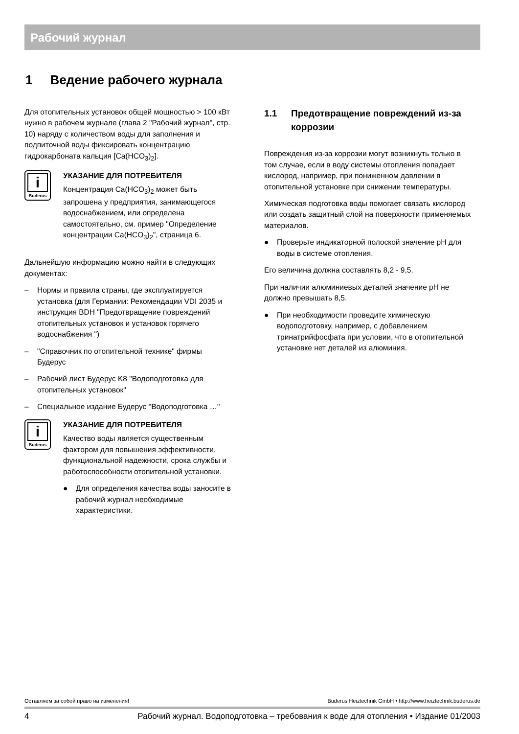Рабочий журнал
1 Ведение рабочего журнала
Для отопительных установок общей мощностью > 100 кВт нужно в рабочем журнале (глава 2 "Рабочий журнал", стр. 10) наряду с количеством воды для заполнения и подпиточной воды фиксировать концентрацию гидрокарбоната кальция [Ca(HCO<sub>3</sub>)<sub>2</sub>].
i
Buderus
УКАЗАНИЕ ДЛЯ ПОТРЕБИТЕЛЯ
Концентрация Ca(HCO<sub>3</sub>)<sub>2</sub> может быть запрошена у предприятия, занимающегося водоснабжением, или определена самостоятельно, см. пример "Определение концентрации Ca(HCO<sub>3</sub>)<sub>2</sub>", страница 6.
Дальнейшую информацию можно найти в следующих документах:
– Нормы и правила страны, где эксплуатируется установка (для Германии: Рекомендации VDI 2035 и инструкция BDH "Предотвращение повреждений отопительных установок и установок горячего водоснабжения ")
– "Справочник по отопительной технике" фирмы Будерус
– Рабочий лист Будерус K8 "Водоподготовка для отопительных установок"
– Специальное издание Будерус "Водоподготовка …"
i
Buderus
УКАЗАНИЕ ДЛЯ ПОТРЕБИТЕЛЯ
Качество воды является существенным фактором для повышения эффективности, функциональной надежности, срока службы и работоспособности отопительной установки.
● Для определения качества воды заносите в рабочий журнал необходимые характеристики.
1.1 Предотвращение повреждений из-за коррозии
Повреждения из-за коррозии могут возникнуть только в том случае, если в воду системы отопления попадает кислород, например, при пониженном давлении в отопительной установке при снижении температуры.
Химическая подготовка воды помогает связать кислород или создать защитный слой на поверхности применяемых материалов.
● Проверьте индикаторной полоской значение pH для воды в системе отопления.
Его величина должна составлять 8,2 - 9,5.
При наличии алюминиевых деталей значение pH не должно превышать 8,5.
● При необходимости проведите химическую водоподготовку, например, с добавлением тринатрийфосфата при условии, что в отопительной установке нет деталей из алюминия.
Оставляем за собой право на изменения! Buderus Heiztechnik GmbH • http://www.heiztechnik.buderus.de
4 Рабочий журнал. Водоподготовка – требования к воде для отопления • Издание 01/2003